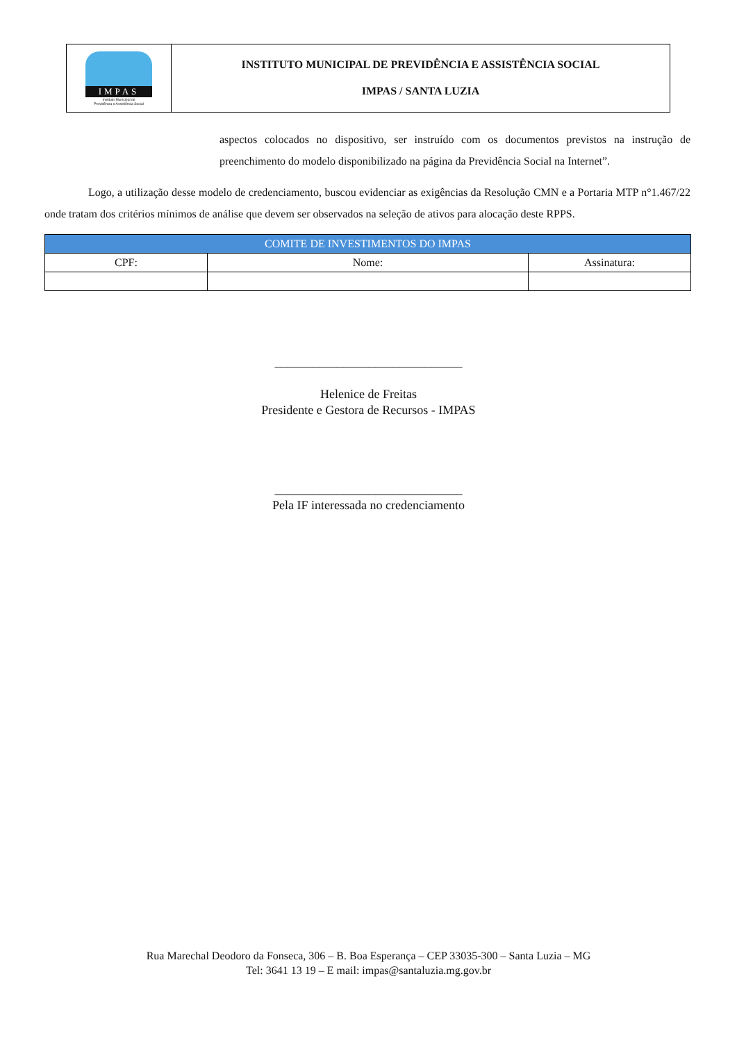IMPAS
Instituto Municipal de
Previdência e Assistência Social
INSTITUTO MUNICIPAL DE PREVIDÊNCIA E ASSISTÊNCIA SOCIAL
IMPAS / SANTA LUZIA
aspectos colocados no dispositivo, ser instruído com os documentos previstos na instrução de preenchimento do modelo disponibilizado na página da Previdência Social na Internet”.
Logo, a utilização desse modelo de credenciamento, buscou evidenciar as exigências da Resolução CMN e a Portaria MTP n°1.467/22 onde tratam dos critérios mínimos de análise que devem ser observados na seleção de ativos para alocação deste RPPS.
| COMITE DE INVESTIMENTOS DO IMPAS | | |
| --- | --- | --- |
| CPF: | Nome: | Assinatura: |
______________________________
Helenice de Freitas
Presidente e Gestora de Recursos - IMPAS
______________________________
Pela IF interessada no credenciamento
Rua Marechal Deodoro da Fonseca, 306 – B. Boa Esperança – CEP 33035-300 – Santa Luzia – MG
Tel: 3641 13 19 – E mail: impas@santaluzia.mg.gov.br